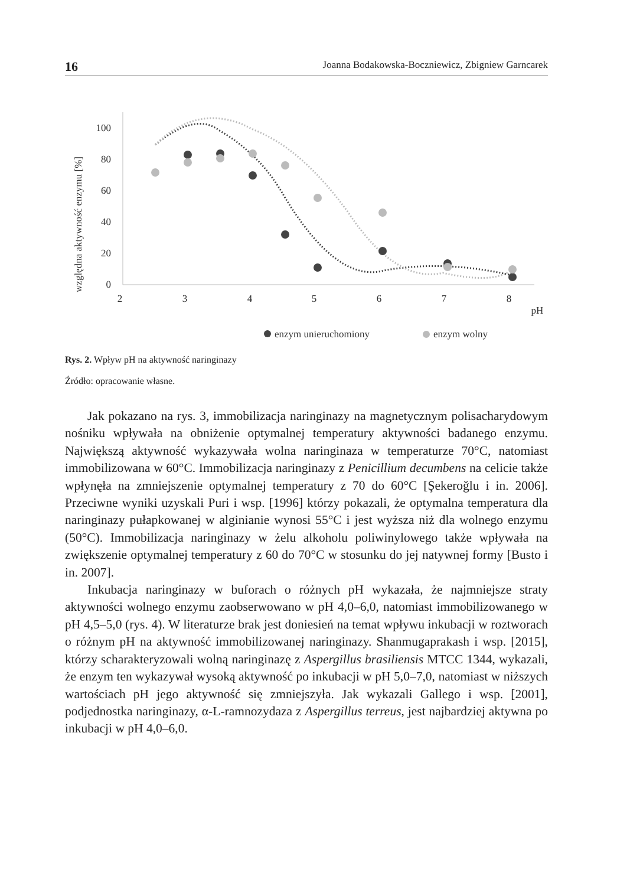16 Joanna Bodakowska-Boczniewicz, Zbigniew Garncarek
względna aktywność enzymu [%]
0
20
40
60
80
100
2
3
4
5
6
7
8
pH
enzym unieruchomiony
enzym wolny
Rys. 2. Wpływ pH na aktywność naringinazy
Źródło: opracowanie własne.
Jak pokazano na rys. 3, immobilizacja naringinazy na magnetycznym polisacharydowym nośniku wpływała na obniżenie optymalnej temperatury aktywności badanego enzymu. Największą aktywność wykazywała wolna naringinaza w temperaturze 70°C, natomiast immobilizowana w 60°C. Immobilizacja naringinazy z Penicillium decumbens na celicie także wpłynęła na zmniejszenie optymalnej temperatury z 70 do 60°C [Şekeroğlu i in. 2006]. Przeciwne wyniki uzyskali Puri i wsp. [1996] którzy pokazali, że optymalna temperatura dla naringinazy pułapkowanej w alginianie wynosi 55°C i jest wyższa niż dla wolnego enzymu (50°C). Immobilizacja naringinazy w żelu alkoholu poliwinylowego także wpływała na zwiększenie optymalnej temperatury z 60 do 70°C w stosunku do jej natywnej formy [Busto i in. 2007].
Inkubacja naringinazy w buforach o różnych pH wykazała, że najmniejsze straty aktywności wolnego enzymu zaobserwowano w pH 4,0–6,0, natomiast immobilizowanego w pH 4,5–5,0 (rys. 4). W literaturze brak jest doniesień na temat wpływu inkubacji w roztworach o różnym pH na aktywność immobilizowanej naringinazy. Shanmugaprakash i wsp. [2015], którzy scharakteryzowali wolną naringinazę z Aspergillus brasiliensis MTCC 1344, wykazali, że enzym ten wykazywał wysoką aktywność po inkubacji w pH 5,0–7,0, natomiast w niższych wartościach pH jego aktywność się zmniejszyła. Jak wykazali Gallego i wsp. [2001], podjednostka naringinazy, α-L-ramnozydaza z Aspergillus terreus, jest najbardziej aktywna po inkubacji w pH 4,0–6,0.